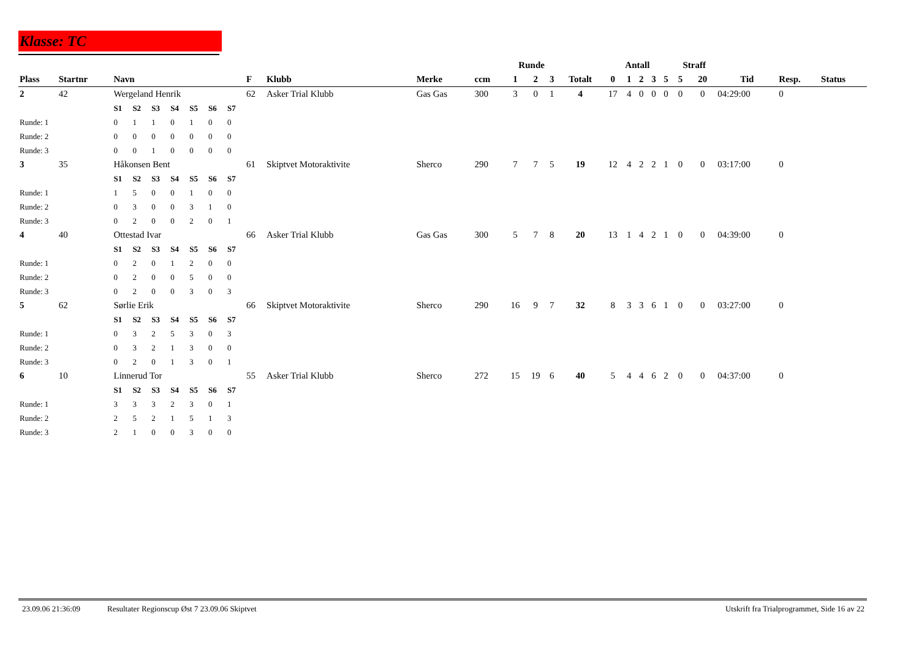Klasse: TC
| | | | | | | | | | | | | | Runde | | | | Antall | | | | | Straff | | | | |
| --- | --- | --- | --- | --- | --- | --- | --- | --- | --- | --- | --- | --- | --- | --- | --- | --- | --- | --- | --- | --- | --- | --- | --- | --- | --- | --- |
| Plass | Startnr | Navn | | | | | | | F | Klubb | Merke | ccm | 1 | 2 | 3 | Totalt | 0 | 1 | 2 | 3 | 5 | 5 | 20 | Tid | Resp. | Status |
| 2 | 42 | Wergeland Henrik | | | | | | | 62 | Asker Trial Klubb | Gas Gas | 300 | 3 | 0 | 1 | 4 | 17 | 4 | 0 | 0 | 0 | 0 | 0 | 04:29:00 | 0 | |
| | | S1 | S2 | S3 | S4 | S5 | S6 | S7 | | | | | | | | | | | | | | | | | | |
| Runde: 1 | | 0 | 1 | 1 | 0 | 1 | 0 | 0 | | | | | | | | | | | | | | | | | | |
| Runde: 2 | | 0 | 0 | 0 | 0 | 0 | 0 | 0 | | | | | | | | | | | | | | | | | | |
| Runde: 3 | | 0 | 0 | 1 | 0 | 0 | 0 | 0 | | | | | | | | | | | | | | | | | | |
| 3 | 35 | Håkonsen Bent | | | | | | | 61 | Skiptvet Motoraktivite | Sherco | 290 | 7 | 7 | 5 | 19 | 12 | 4 | 2 | 2 | 1 | 0 | 0 | 03:17:00 | 0 | |
| | | S1 | S2 | S3 | S4 | S5 | S6 | S7 | | | | | | | | | | | | | | | | | | |
| Runde: 1 | | 1 | 5 | 0 | 0 | 1 | 0 | 0 | | | | | | | | | | | | | | | | | | |
| Runde: 2 | | 0 | 3 | 0 | 0 | 3 | 1 | 0 | | | | | | | | | | | | | | | | | | |
| Runde: 3 | | 0 | 2 | 0 | 0 | 2 | 0 | 1 | | | | | | | | | | | | | | | | | | |
| 4 | 40 | Ottestad Ivar | | | | | | | 66 | Asker Trial Klubb | Gas Gas | 300 | 5 | 7 | 8 | 20 | 13 | 1 | 4 | 2 | 1 | 0 | 0 | 04:39:00 | 0 | |
| | | S1 | S2 | S3 | S4 | S5 | S6 | S7 | | | | | | | | | | | | | | | | | | |
| Runde: 1 | | 0 | 2 | 0 | 1 | 2 | 0 | 0 | | | | | | | | | | | | | | | | | | |
| Runde: 2 | | 0 | 2 | 0 | 0 | 5 | 0 | 0 | | | | | | | | | | | | | | | | | | |
| Runde: 3 | | 0 | 2 | 0 | 0 | 3 | 0 | 3 | | | | | | | | | | | | | | | | | | |
| 5 | 62 | Sørlie Erik | | | | | | | 66 | Skiptvet Motoraktivite | Sherco | 290 | 16 | 9 | 7 | 32 | 8 | 3 | 3 | 6 | 1 | 0 | 0 | 03:27:00 | 0 | |
| | | S1 | S2 | S3 | S4 | S5 | S6 | S7 | | | | | | | | | | | | | | | | | | |
| Runde: 1 | | 0 | 3 | 2 | 5 | 3 | 0 | 3 | | | | | | | | | | | | | | | | | | |
| Runde: 2 | | 0 | 3 | 2 | 1 | 3 | 0 | 0 | | | | | | | | | | | | | | | | | | |
| Runde: 3 | | 0 | 2 | 0 | 1 | 3 | 0 | 1 | | | | | | | | | | | | | | | | | | |
| 6 | 10 | Linnerud Tor | | | | | | | 55 | Asker Trial Klubb | Sherco | 272 | 15 | 19 | 6 | 40 | 5 | 4 | 4 | 6 | 2 | 0 | 0 | 04:37:00 | 0 | |
| | | S1 | S2 | S3 | S4 | S5 | S6 | S7 | | | | | | | | | | | | | | | | | | |
| Runde: 1 | | 3 | 3 | 3 | 2 | 3 | 0 | 1 | | | | | | | | | | | | | | | | | | |
| Runde: 2 | | 2 | 5 | 2 | 1 | 5 | 1 | 3 | | | | | | | | | | | | | | | | | | |
| Runde: 3 | | 2 | 1 | 0 | 0 | 3 | 0 | 0 | | | | | | | | | | | | | | | | | | |
23.09.06 21:36:09 Resultater Regionscup Øst 7 23.09.06 Skiptvet Utskrift fra Trialprogrammet, Side 16 av 22